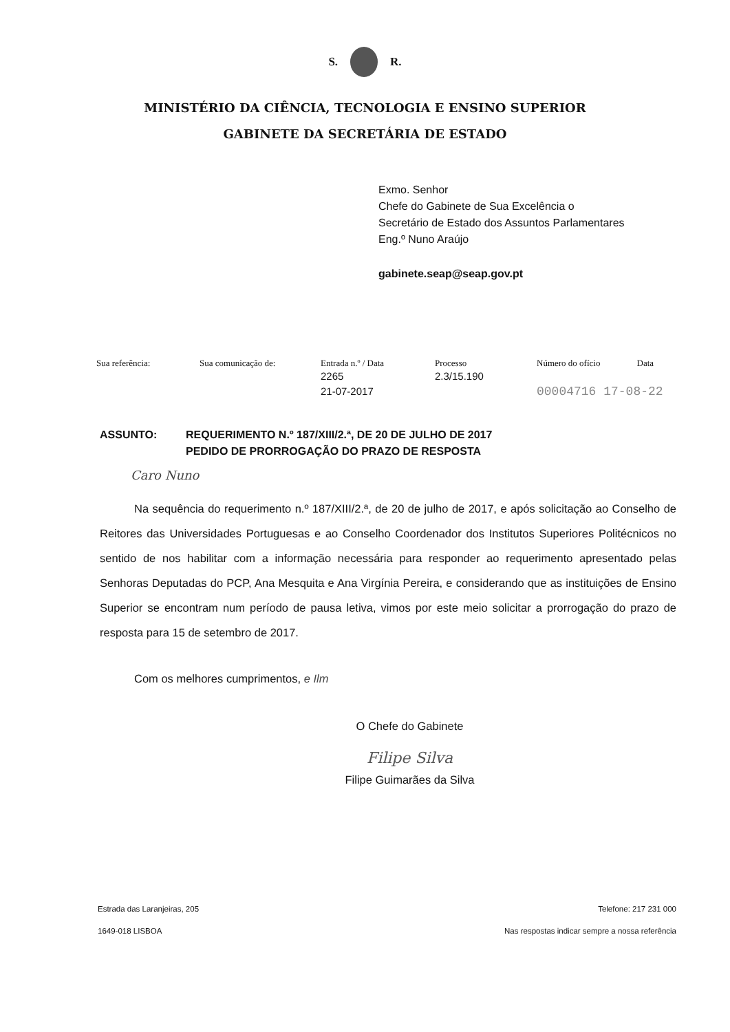S. R.
MINISTÉRIO DA CIÊNCIA, TECNOLOGIA E ENSINO SUPERIOR
GABINETE DA SECRETÁRIA DE ESTADO
Exmo. Senhor
Chefe do Gabinete de Sua Excelência o
Secretário de Estado dos Assuntos Parlamentares
Eng.º Nuno Araújo
gabinete.seap@seap.gov.pt
| Sua referência: | Sua comunicação de: | Entrada n.º / Data | Processo | Número do ofício | Data |
| --- | --- | --- | --- | --- | --- |
| | | 2265 21-07-2017 | 2.3/15.190 | 00004716 17-08-22 | |
ASSUNTO: REQUERIMENTO N.º 187/XIII/2.ª, DE 20 DE JULHO DE 2017
PEDIDO DE PRORROGAÇÃO DO PRAZO DE RESPOSTA
Caro Nuno
Na sequência do requerimento n.º 187/XIII/2.ª, de 20 de julho de 2017, e após solicitação ao Conselho de Reitores das Universidades Portuguesas e ao Conselho Coordenador dos Institutos Superiores Politécnicos no sentido de nos habilitar com a informação necessária para responder ao requerimento apresentado pelas Senhoras Deputadas do PCP, Ana Mesquita e Ana Virgínia Pereira, e considerando que as instituições de Ensino Superior se encontram num período de pausa letiva, vimos por este meio solicitar a prorrogação do prazo de resposta para 15 de setembro de 2017.
Com os melhores cumprimentos, e Ilm
O Chefe do Gabinete
Filipe Silva
Filipe Guimarães da Silva
Estrada das Laranjeiras, 205
1649-018 LISBOA
Telefone: 217 231 000
Nas respostas indicar sempre a nossa referência